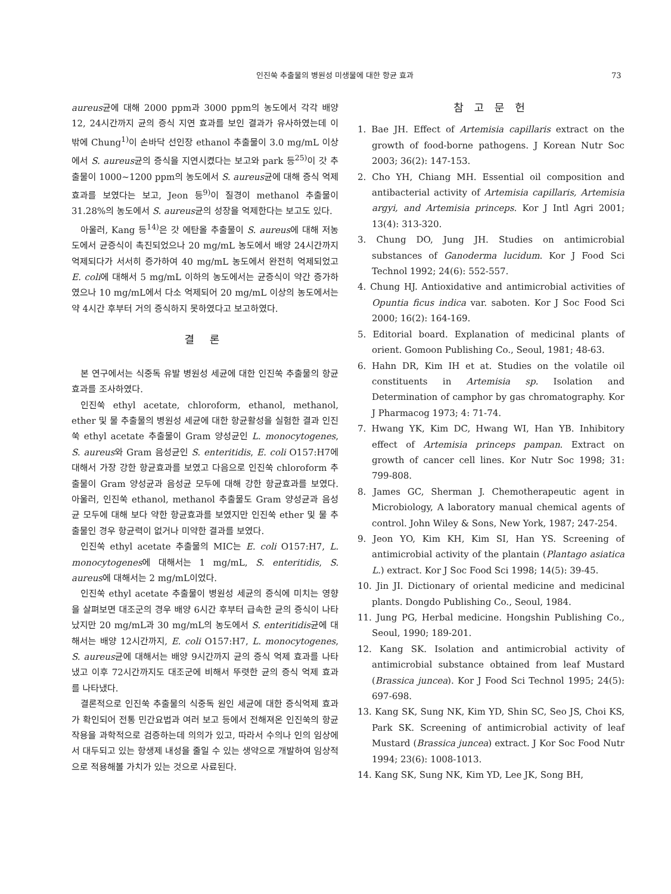인진쑥 추출물의 병원성 미생물에 대한 항균 효과 73
aureus균에 대해 2000 ppm과 3000 ppm의 농도에서 각각 배양 12, 24시간까지 균의 증식 지연 효과를 보인 결과가 유사하였는데 이 밖에 Chung<sup>1)</sup>이 손바닥 선인장 ethanol 추출물이 3.0 mg/mL 이상에서 S. aureus균의 증식을 지연시켰다는 보고와 park 등<sup>25)</sup>이 갓 추출물이 1000~1200 ppm의 농도에서 S. aureus균에 대해 증식 억제 효과를 보였다는 보고, Jeon 등<sup>9)</sup>이 질경이 methanol 추출물이 31.28%의 농도에서 S. aureus균의 성장을 억제한다는 보고도 있다.
아울러, Kang 등<sup>14)</sup>은 갓 에탄올 추출물이 S. aureus에 대해 저농도에서 균증식이 촉진되었으나 20 mg/mL 농도에서 배양 24시간까지 억제되다가 서서히 증가하여 40 mg/mL 농도에서 완전히 억제되었고 E. coli에 대해서 5 mg/mL 이하의 농도에서는 균증식이 약간 증가하였으나 10 mg/mL에서 다소 억제되어 20 mg/mL 이상의 농도에서는 약 4시간 후부터 거의 증식하지 못하였다고 보고하였다.
결 론
본 연구에서는 식중독 유발 병원성 세균에 대한 인진쑥 추출물의 항균효과를 조사하였다.
인진쑥 ethyl acetate, chloroform, ethanol, methanol, ether 및 물 추출물의 병원성 세균에 대한 항균활성을 실험한 결과 인진쑥 ethyl acetate 추출물이 Gram 양성균인 L. monocytogenes, S. aureus와 Gram 음성균인 S. enteritidis, E. coli O157:H7에 대해서 가장 강한 항균효과를 보였고 다음으로 인진쑥 chloroform 추출물이 Gram 양성균과 음성균 모두에 대해 강한 항균효과를 보였다. 아울러, 인진쑥 ethanol, methanol 추출물도 Gram 양성균과 음성균 모두에 대해 보다 약한 항균효과를 보였지만 인진쑥 ether 및 물 추출물인 경우 항균력이 없거나 미약한 결과를 보였다.
인진쑥 ethyl acetate 추출물의 MIC는 E. coli O157:H7, L. monocytogenes에 대해서는 1 mg/mL, S. enteritidis, S. aureus에 대해서는 2 mg/mL이었다.
인진쑥 ethyl acetate 추출물이 병원성 세균의 증식에 미치는 영향을 살펴보면 대조군의 경우 배양 6시간 후부터 급속한 균의 증식이 나타났지만 20 mg/mL과 30 mg/mL의 농도에서 S. enteritidis균에 대해서는 배양 12시간까지, E. coli O157:H7, L. monocytogenes, S. aureus균에 대해서는 배양 9시간까지 균의 증식 억제 효과를 나타냈고 이후 72시간까지도 대조군에 비해서 뚜렷한 균의 증식 억제 효과를 나타냈다.
결론적으로 인진쑥 추출물의 식중독 원인 세균에 대한 증식억제 효과가 확인되어 전통 민간요법과 여러 보고 등에서 전해져온 인진쑥의 항균 작용을 과학적으로 검증하는데 의의가 있고, 따라서 수의나 인의 임상에서 대두되고 있는 항생제 내성을 줄일 수 있는 생약으로 개발하여 임상적으로 적용해볼 가치가 있는 것으로 사료된다.
참 고 문 헌
1. Bae JH. Effect of Artemisia capillaris extract on the growth of food-borne pathogens. J Korean Nutr Soc 2003; 36(2): 147-153.
2. Cho YH, Chiang MH. Essential oil composition and antibacterial activity of Artemisia capillaris, Artemisia argyi, and Artemisia princeps. Kor J Intl Agri 2001; 13(4): 313-320.
3. Chung DO, Jung JH. Studies on antimicrobial substances of Ganoderma lucidum. Kor J Food Sci Technol 1992; 24(6): 552-557.
4. Chung HJ. Antioxidative and antimicrobial activities of Opuntia ficus indica var. saboten. Kor J Soc Food Sci 2000; 16(2): 164-169.
5. Editorial board. Explanation of medicinal plants of orient. Gomoon Publishing Co., Seoul, 1981; 48-63.
6. Hahn DR, Kim IH et at. Studies on the volatile oil constituents in Artemisia sp. Isolation and Determination of camphor by gas chromatography. Kor J Pharmacog 1973; 4: 71-74.
7. Hwang YK, Kim DC, Hwang WI, Han YB. Inhibitory effect of Artemisia princeps pampan. Extract on growth of cancer cell lines. Kor Nutr Soc 1998; 31: 799-808.
8. James GC, Sherman J. Chemotherapeutic agent in Microbiology, A laboratory manual chemical agents of control. John Wiley & Sons, New York, 1987; 247-254.
9. Jeon YO, Kim KH, Kim SI, Han YS. Screening of antimicrobial activity of the plantain (Plantago asiatica L.) extract. Kor J Soc Food Sci 1998; 14(5): 39-45.
10. Jin JI. Dictionary of oriental medicine and medicinal plants. Dongdo Publishing Co., Seoul, 1984.
11. Jung PG, Herbal medicine. Hongshin Publishing Co., Seoul, 1990; 189-201.
12. Kang SK. Isolation and antimicrobial activity of antimicrobial substance obtained from leaf Mustard (Brassica juncea). Kor J Food Sci Technol 1995; 24(5): 697-698.
13. Kang SK, Sung NK, Kim YD, Shin SC, Seo JS, Choi KS, Park SK. Screening of antimicrobial activity of leaf Mustard (Brassica juncea) extract. J Kor Soc Food Nutr 1994; 23(6): 1008-1013.
14. Kang SK, Sung NK, Kim YD, Lee JK, Song BH,